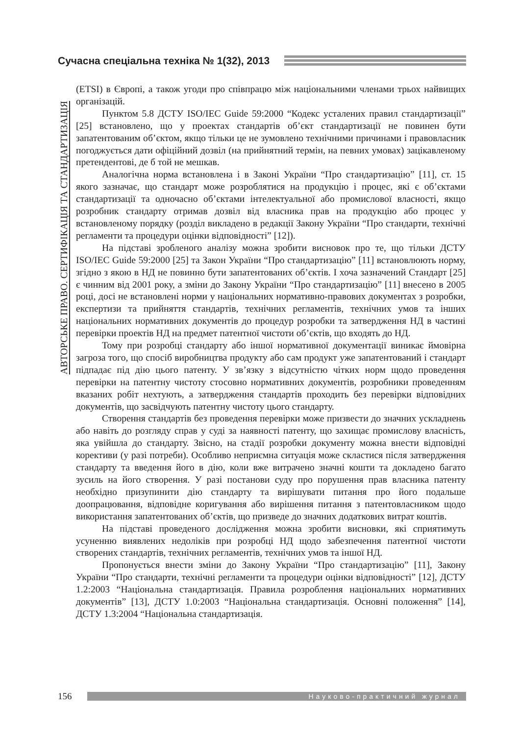Сучасна спеціальна техніка № 1(32), 2013
АВТОРСЬКЕ ПРАВО. СЕРТИФІКАЦІЯ ТА СТАНДАРТИЗАЦІЯ
(ETSI) в Європі, а також угоди про співпрацю між національними членами трьох найвищих організацій.
Пунктом 5.8 ДСТУ ISO/IEC Guide 59:2000 “Кодекс усталених правил стандартизації” [25] встановлено, що у проектах стандартів об’єкт стандартизації не повинен бути запатентованим об’єктом, якщо тільки це не зумовлено технічними причинами і правовласник погоджується дати офіційний дозвіл (на прийнятний термін, на певних умовах) зацікавленому претендентові, де б той не мешкав.
Аналогічна норма встановлена і в Законі України “Про стандартизацію” [11], ст. 15 якого зазначає, що стандарт може розроблятися на продукцію і процес, які є об’єктами стандартизації та одночасно об’єктами інтелектуальної або промислової власності, якщо розробник стандарту отримав дозвіл від власника прав на продукцію або процес у встановленому порядку (розділ викладено в редакції Закону України “Про стандарти, технічні регламенти та процедури оцінки відповідності” [12]).
На підставі зробленого аналізу можна зробити висновок про те, що тільки ДСТУ ISO/IEC Guide 59:2000 [25] та Закон України “Про стандартизацію” [11] встановлюють норму, згідно з якою в НД не повинно бути запатентованих об’єктів. І хоча зазначений Стандарт [25] є чинним від 2001 року, а зміни до Закону України “Про стандартизацію” [11] внесено в 2005 році, досі не встановлені норми у національних нормативно-правових документах з розробки, експертизи та прийняття стандартів, технічних регламентів, технічних умов та інших національних нормативних документів до процедур розробки та затвердження НД в частині перевірки проектів НД на предмет патентної чистоти об’єктів, що входять до НД.
Тому при розробці стандарту або іншої нормативної документації виникає ймовірна загроза того, що спосіб виробництва продукту або сам продукт уже запатентований і стандарт підпадає під дію цього патенту. У зв’язку з відсутністю чітких норм щодо проведення перевірки на патентну чистоту стосовно нормативних документів, розробники проведенням вказаних робіт нехтують, а затвердження стандартів проходить без перевірки відповідних документів, що засвідчують патентну чистоту цього стандарту.
Створення стандартів без проведення перевірки може призвести до значних ускладнень або навіть до розгляду справ у суді за наявності патенту, що захищає промислову власність, яка увійшла до стандарту. Звісно, на стадії розробки документу можна внести відповідні корективи (у разі потреби). Особливо неприємна ситуація може скластися після затвердження стандарту та введення його в дію, коли вже витрачено значні кошти та докладено багато зусиль на його створення. У разі постанови суду про порушення прав власника патенту необхідно призупинити дію стандарту та вирішувати питання про його подальше доопрацювання, відповідне коригування або вирішення питання з патентовласником щодо використання запатентованих об’єктів, що призведе до значних додаткових витрат коштів.
На підставі проведеного дослідження можна зробити висновки, які сприятимуть усуненню виявлених недоліків при розробці НД щодо забезпечення патентної чистоти створених стандартів, технічних регламентів, технічних умов та іншої НД.
Пропонується внести зміни до Закону України “Про стандартизацію” [11], Закону України “Про стандарти, технічні регламенти та процедури оцінки відповідності” [12], ДСТУ 1.2:2003 “Національна стандартизація. Правила розроблення національних нормативних документів” [13], ДСТУ 1.0:2003 “Національна стандартизація. Основні положення” [14], ДСТУ 1.3:2004 “Національна стандартизація.
156
Науково-практичний журнал